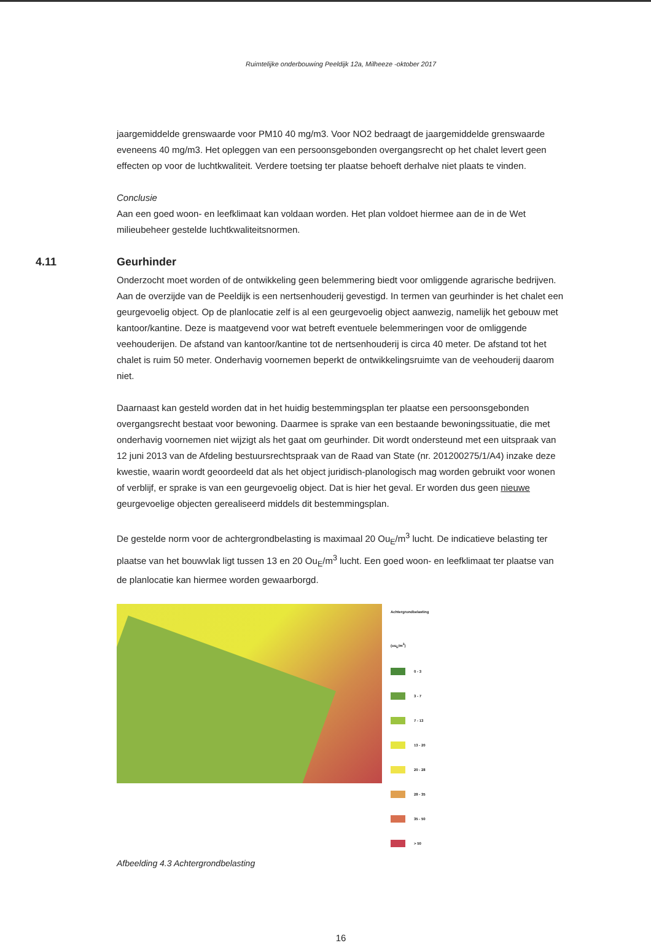Ruimtelijke onderbouwing Peeldijk 12a, Milheeze -oktober 2017
jaargemiddelde grenswaarde voor PM10 40 mg/m3. Voor NO2 bedraagt de jaargemiddelde grenswaarde eveneens 40 mg/m3. Het opleggen van een persoonsgebonden overgangsrecht op het chalet levert geen effecten op voor de luchtkwaliteit. Verdere toetsing ter plaatse behoeft derhalve niet plaats te vinden.
Conclusie
Aan een goed woon- en leefklimaat kan voldaan worden. Het plan voldoet hiermee aan de in de Wet milieubeheer gestelde luchtkwaliteitsnormen.
4.11 Geurhinder
Onderzocht moet worden of de ontwikkeling geen belemmering biedt voor omliggende agrarische bedrijven. Aan de overzijde van de Peeldijk is een nertsenhouderij gevestigd. In termen van geurhinder is het chalet een geurgevoelig object. Op de planlocatie zelf is al een geurgevoelig object aanwezig, namelijk het gebouw met kantoor/kantine. Deze is maatgevend voor wat betreft eventuele belemmeringen voor de omliggende veehouderijen. De afstand van kantoor/kantine tot de nertsenhouderij is circa 40 meter. De afstand tot het chalet is ruim 50 meter. Onderhavig voornemen beperkt de ontwikkelingsruimte van de veehouderij daarom niet.
Daarnaast kan gesteld worden dat in het huidig bestemmingsplan ter plaatse een persoonsgebonden overgangsrecht bestaat voor bewoning. Daarmee is sprake van een bestaande bewoningssituatie, die met onderhavig voornemen niet wijzigt als het gaat om geurhinder. Dit wordt ondersteund met een uitspraak van 12 juni 2013 van de Afdeling bestuursrechtspraak van de Raad van State (nr. 201200275/1/A4) inzake deze kwestie, waarin wordt geoordeeld dat als het object juridisch-planologisch mag worden gebruikt voor wonen of verblijf, er sprake is van een geurgevoelig object. Dat is hier het geval. Er worden dus geen nieuwe geurgevoelige objecten gerealiseerd middels dit bestemmingsplan.
De gestelde norm voor de achtergrondbelasting is maximaal 20 Ou<sub>E</sub>/m<sup>3</sup> lucht. De indicatieve belasting ter plaatse van het bouwvlak ligt tussen 13 en 20 Ou<sub>E</sub>/m<sup>3</sup> lucht. Een goed woon- en leefklimaat ter plaatse van de planlocatie kan hiermee worden gewaarborgd.
Achtergrondbelasting
(ou<sub>E</sub>/m<sup>3</sup>)
0 - 3
3 - 7
7 - 13
13 - 20
20 - 28
28 - 35
35 - 50
> 50
Afbeelding 4.3 Achtergrondbelasting
16